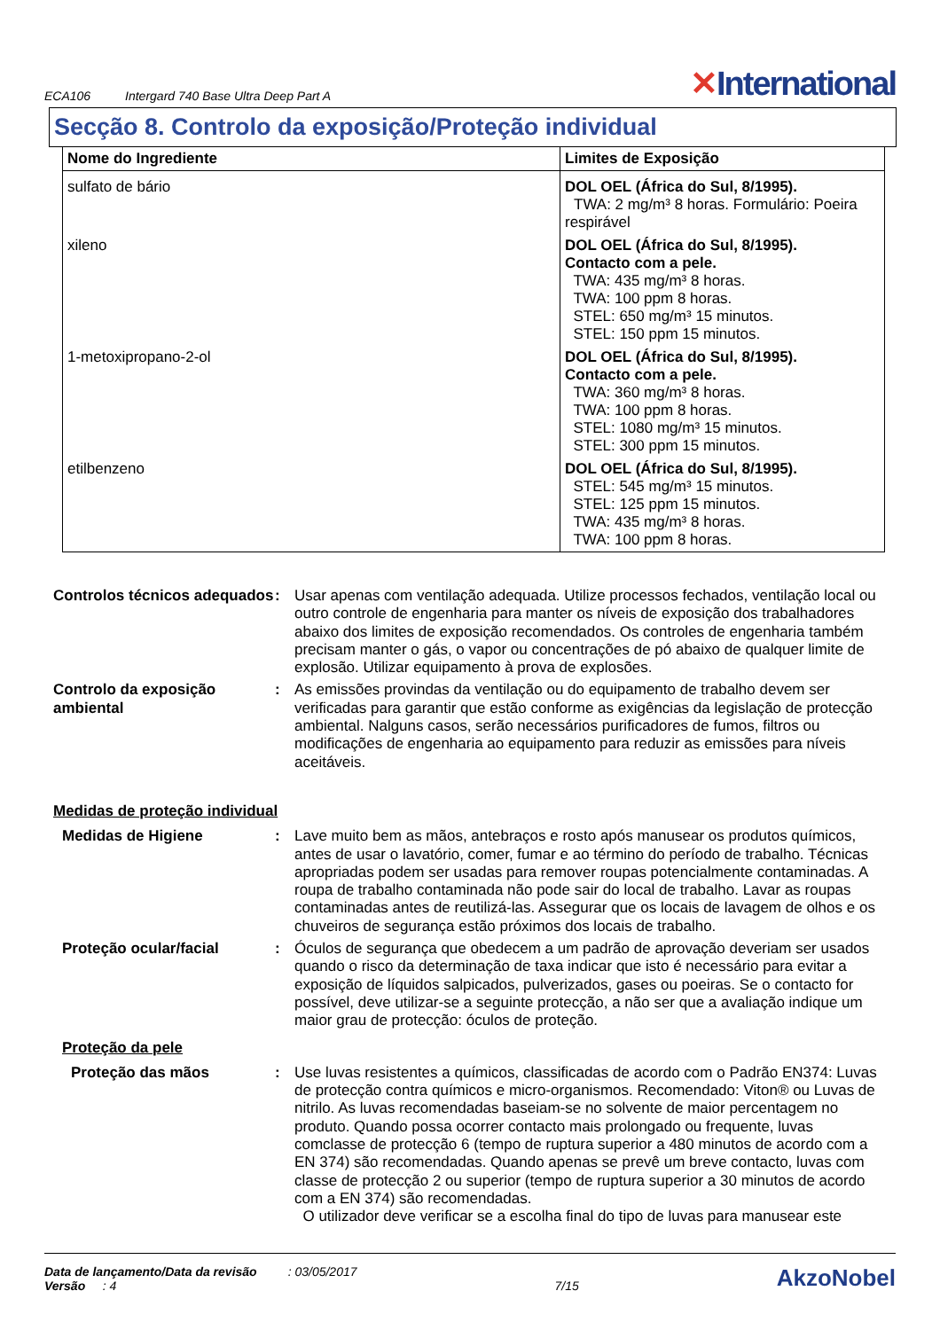ECA106 Intergard 740 Base Ultra Deep Part A
✕International
Secção 8. Controlo da exposição/Proteção individual
| Nome do Ingrediente | Limites de Exposição |
| --- | --- |
| sulfato de bário | DOL OEL (África do Sul, 8/1995). TWA: 2 mg/m³ 8 horas. Formulário: Poeira respirável |
| xileno | DOL OEL (África do Sul, 8/1995). Contacto com a pele. TWA: 435 mg/m³ 8 horas. TWA: 100 ppm 8 horas. STEL: 650 mg/m³ 15 minutos. STEL: 150 ppm 15 minutos. |
| 1-metoxipropano-2-ol | DOL OEL (África do Sul, 8/1995). Contacto com a pele. TWA: 360 mg/m³ 8 horas. TWA: 100 ppm 8 horas. STEL: 1080 mg/m³ 15 minutos. STEL: 300 ppm 15 minutos. |
| etilbenzeno | DOL OEL (África do Sul, 8/1995). STEL: 545 mg/m³ 15 minutos. STEL: 125 ppm 15 minutos. TWA: 435 mg/m³ 8 horas. TWA: 100 ppm 8 horas. |
Controlos técnicos adequados
: Usar apenas com ventilação adequada. Utilize processos fechados, ventilação local ou outro controle de engenharia para manter os níveis de exposição dos trabalhadores abaixo dos limites de exposição recomendados. Os controles de engenharia também precisam manter o gás, o vapor ou concentrações de pó abaixo de qualquer limite de explosão. Utilizar equipamento à prova de explosões.
Controlo da exposição ambiental
: As emissões provindas da ventilação ou do equipamento de trabalho devem ser verificadas para garantir que estão conforme as exigências da legislação de protecção ambiental. Nalguns casos, serão necessários purificadores de fumos, filtros ou modificações de engenharia ao equipamento para reduzir as emissões para níveis aceitáveis.
Medidas de proteção individual
Medidas de Higiene : Lave muito bem as mãos, antebraços e rosto após manusear os produtos químicos, antes de usar o lavatório, comer, fumar e ao término do período de trabalho. Técnicas apropriadas podem ser usadas para remover roupas potencialmente contaminadas. A roupa de trabalho contaminada não pode sair do local de trabalho. Lavar as roupas contaminadas antes de reutilizá-las. Assegurar que os locais de lavagem de olhos e os chuveiros de segurança estão próximos dos locais de trabalho.
Proteção ocular/facial : Óculos de segurança que obedecem a um padrão de aprovação deveriam ser usados quando o risco da determinação de taxa indicar que isto é necessário para evitar a exposição de líquidos salpicados, pulverizados, gases ou poeiras. Se o contacto for possível, deve utilizar-se a seguinte protecção, a não ser que a avaliação indique um maior grau de protecção: óculos de proteção.
Proteção da pele
Proteção das mãos : Use luvas resistentes a químicos, classificadas de acordo com o Padrão EN374: Luvas de protecção contra químicos e micro-organismos. Recomendado: Viton® ou Luvas de nitrilo. As luvas recomendadas baseiam-se no solvente de maior percentagem no produto. Quando possa ocorrer contacto mais prolongado ou frequente, luvas comclasse de protecção 6 (tempo de ruptura superior a 480 minutos de acordo com a EN 374) são recomendadas. Quando apenas se prevê um breve contacto, luvas com classe de protecção 2 ou superior (tempo de ruptura superior a 30 minutos de acordo com a EN 374) são recomendadas.
O utilizador deve verificar se a escolha final do tipo de luvas para manusear este
Data de lançamento/Data da revisão : 03/05/2017
Versão : 4
7/15
AkzoNobel